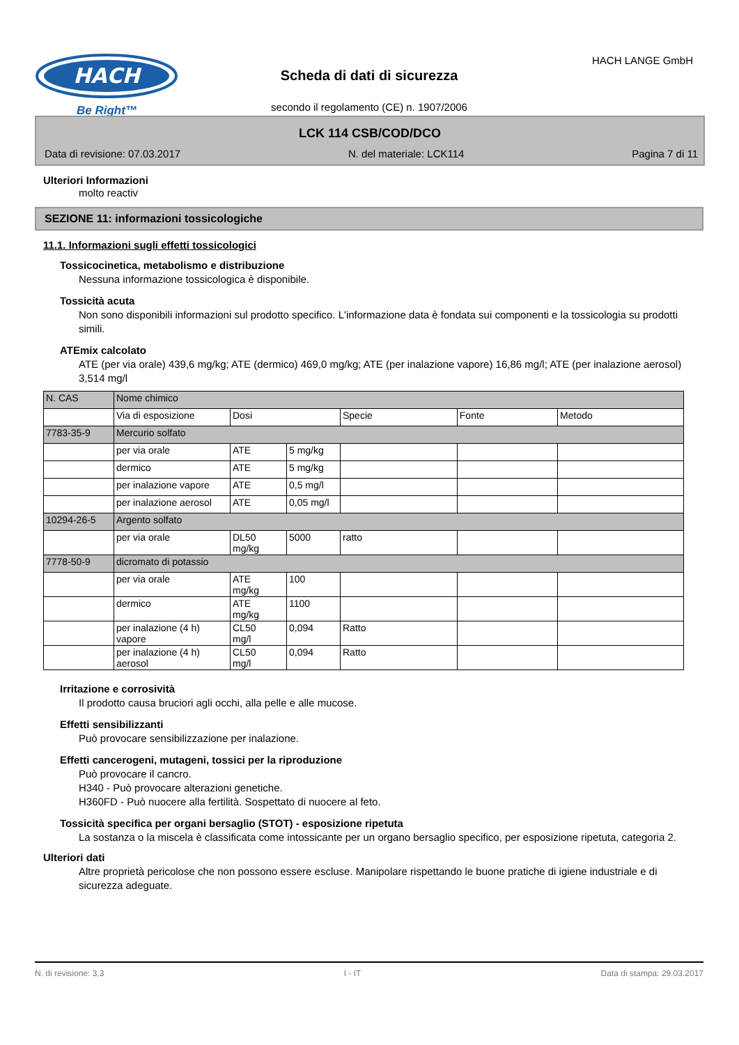HACH
Be Right™
HACH LANGE GmbH
Scheda di dati di sicurezza
secondo il regolamento (CE) n. 1907/2006
LCK 114 CSB/COD/DCO
Data di revisione: 07.03.2017 N. del materiale: LCK114 Pagina 7 di 11
Ulteriori Informazioni
molto reactiv
SEZIONE 11: informazioni tossicologiche
11.1. Informazioni sugli effetti tossicologici
Tossicocinetica, metabolismo e distribuzione
Nessuna informazione tossicologica è disponibile.
Tossicità acuta
Non sono disponibili informazioni sul prodotto specifico. L'informazione data è fondata sui componenti e la tossicologia su prodotti simili.
ATEmix calcolato
ATE (per via orale) 439,6 mg/kg; ATE (dermico) 469,0 mg/kg; ATE (per inalazione vapore) 16,86 mg/l; ATE (per inalazione aerosol) 3,514 mg/l
| N. CAS | Nome chimico | | | | | |
| --- | --- | --- | --- | --- | --- | --- |
| | Via di esposizione | Dosi | | Specie | Fonte | Metodo |
| 7783-35-9 | Mercurio solfato | | | | | |
| | per via orale | ATE | 5 mg/kg | | | |
| | dermico | ATE | 5 mg/kg | | | |
| | per inalazione vapore | ATE | 0,5 mg/l | | | |
| | per inalazione aerosol | ATE | 0,05 mg/l | | | |
| 10294-26-5 | Argento solfato | | | | | |
| | per via orale | DL50 mg/kg | 5000 | ratto | | |
| 7778-50-9 | dicromato di potassio | | | | | |
| | per via orale | ATE mg/kg | 100 | | | |
| | dermico | ATE mg/kg | 1100 | | | |
| | per inalazione (4 h) vapore | CL50 mg/l | 0,094 | Ratto | | |
| | per inalazione (4 h) aerosol | CL50 mg/l | 0,094 | Ratto | | |
Irritazione e corrosività
Il prodotto causa bruciori agli occhi, alla pelle e alle mucose.
Effetti sensibilizzanti
Può provocare sensibilizzazione per inalazione.
Effetti cancerogeni, mutageni, tossici per la riproduzione
Può provocare il cancro.
H340 - Può provocare alterazioni genetiche.
H360FD - Può nuocere alla fertilità. Sospettato di nuocere al feto.
Tossicità specifica per organi bersaglio (STOT) - esposizione ripetuta
La sostanza o la miscela è classificata come intossicante per un organo bersaglio specifico, per esposizione ripetuta, categoria 2.
Ulteriori dati
Altre proprietà pericolose che non possono essere escluse. Manipolare rispettando le buone pratiche di igiene industriale e di sicurezza adeguate.
N. di revisione: 3,3 I - IT Data di stampa: 29.03.2017